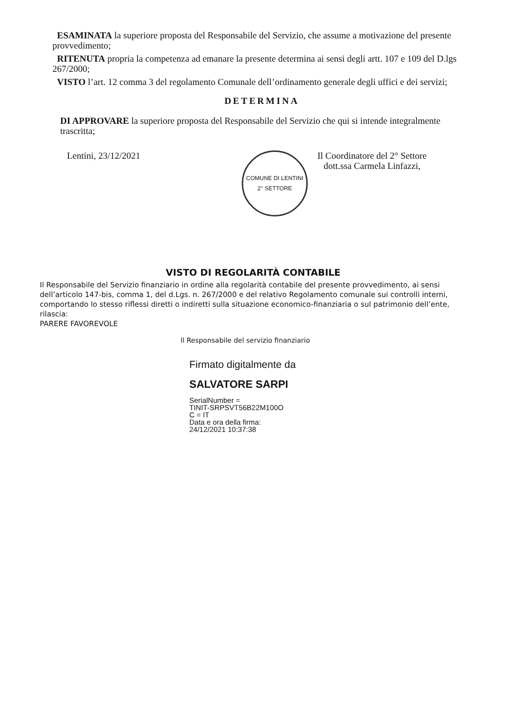ESAMINATA la superiore proposta del Responsabile del Servizio, che assume a motivazione del presente provvedimento;
RITENUTA propria la competenza ad emanare la presente determina ai sensi degli artt. 107 e 109 del D.lgs 267/2000;
VISTO l’art. 12 comma 3 del regolamento Comunale dell’ordinamento generale degli uffici e dei servizi;
DETERMINA
DI APPROVARE la superiore proposta del Responsabile del Servizio che qui si intende integralmente trascritta;
Lentini, 23/12/2021
COMUNE DI LENTINI
2° SETTORE
Il Coordinatore del 2° Settore
dott.ssa Carmela Linfazzi,
VISTO DI REGOLARITÀ CONTABILE
Il Responsabile del Servizio finanziario in ordine alla regolarità contabile del presente provvedimento, ai sensi dell’articolo 147-bis, comma 1, del d.Lgs. n. 267/2000 e del relativo Regolamento comunale sui controlli interni, comportando lo stesso riflessi diretti o indiretti sulla situazione economico-finanziaria o sul patrimonio dell’ente,
rilascia:
PARERE FAVOREVOLE
Il Responsabile del servizio finanziario
Firmato digitalmente da
SALVATORE SARPI
SerialNumber =
TINIT-SRPSVT56B22M100O
C = IT
Data e ora della firma:
24/12/2021 10:37:38